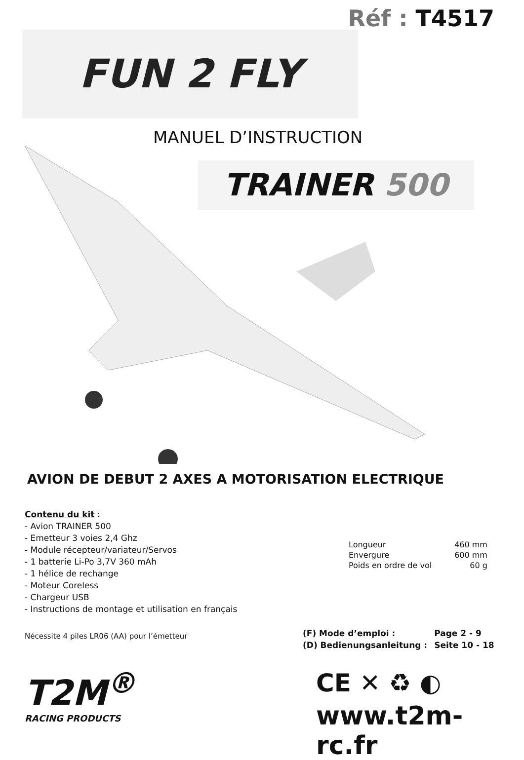Réf : T4517
FUN 2 FLY
MANUEL D’INSTRUCTION
TRAINER 500
AVION DE DEBUT 2 AXES A MOTORISATION ELECTRIQUE
Contenu du kit :
- Avion TRAINER 500
- Emetteur 3 voies 2,4 Ghz
- Module récepteur/variateur/Servos
- 1 batterie Li-Po 3,7V 360 mAh
- 1 hélice de rechange
- Moteur Coreless
- Chargeur USB
- Instructions de montage et utilisation en français
| Longueur | 460 mm |
| Envergure | 600 mm |
| Poids en ordre de vol | 60 g |
Nécessite 4 piles LR06 (AA) pour l’émetteur
| (F) Mode d’emploi : | Page 2 - 9 |
| (D) Bedienungsanleitung : | Seite 10 - 18 |
T2M<sup>®</sup>
RACING PRODUCTS
CE ✕ ♻ ◐
www.t2m-rc.fr